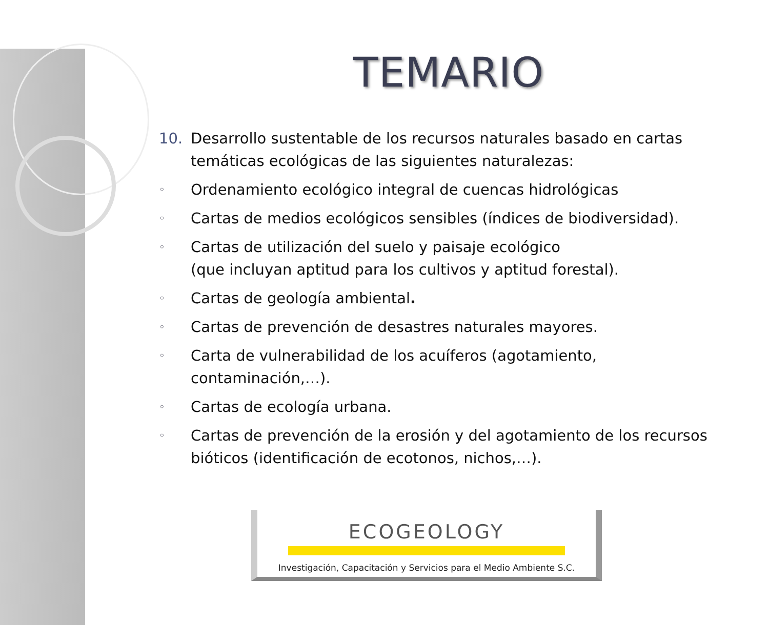TEMARIO
10. Desarrollo sustentable de los recursos naturales basado en cartas temáticas ecológicas de las siguientes naturalezas:
◦ Ordenamiento ecológico integral de cuencas hidrológicas
◦ Cartas de medios ecológicos sensibles (índices de biodiversidad).
◦ Cartas de utilización del suelo y paisaje ecológico
(que incluyan aptitud para los cultivos y aptitud forestal).
◦ Cartas de geología ambiental.
◦ Cartas de prevención de desastres naturales mayores.
◦ Carta de vulnerabilidad de los acuíferos (agotamiento, contaminación,…).
◦ Cartas de ecología urbana.
◦ Cartas de prevención de la erosión y del agotamiento de los recursos bióticos (identificación de ecotonos, nichos,…).
ECOGEOLOGY
Investigación, Capacitación y Servicios para el Medio Ambiente S.C.